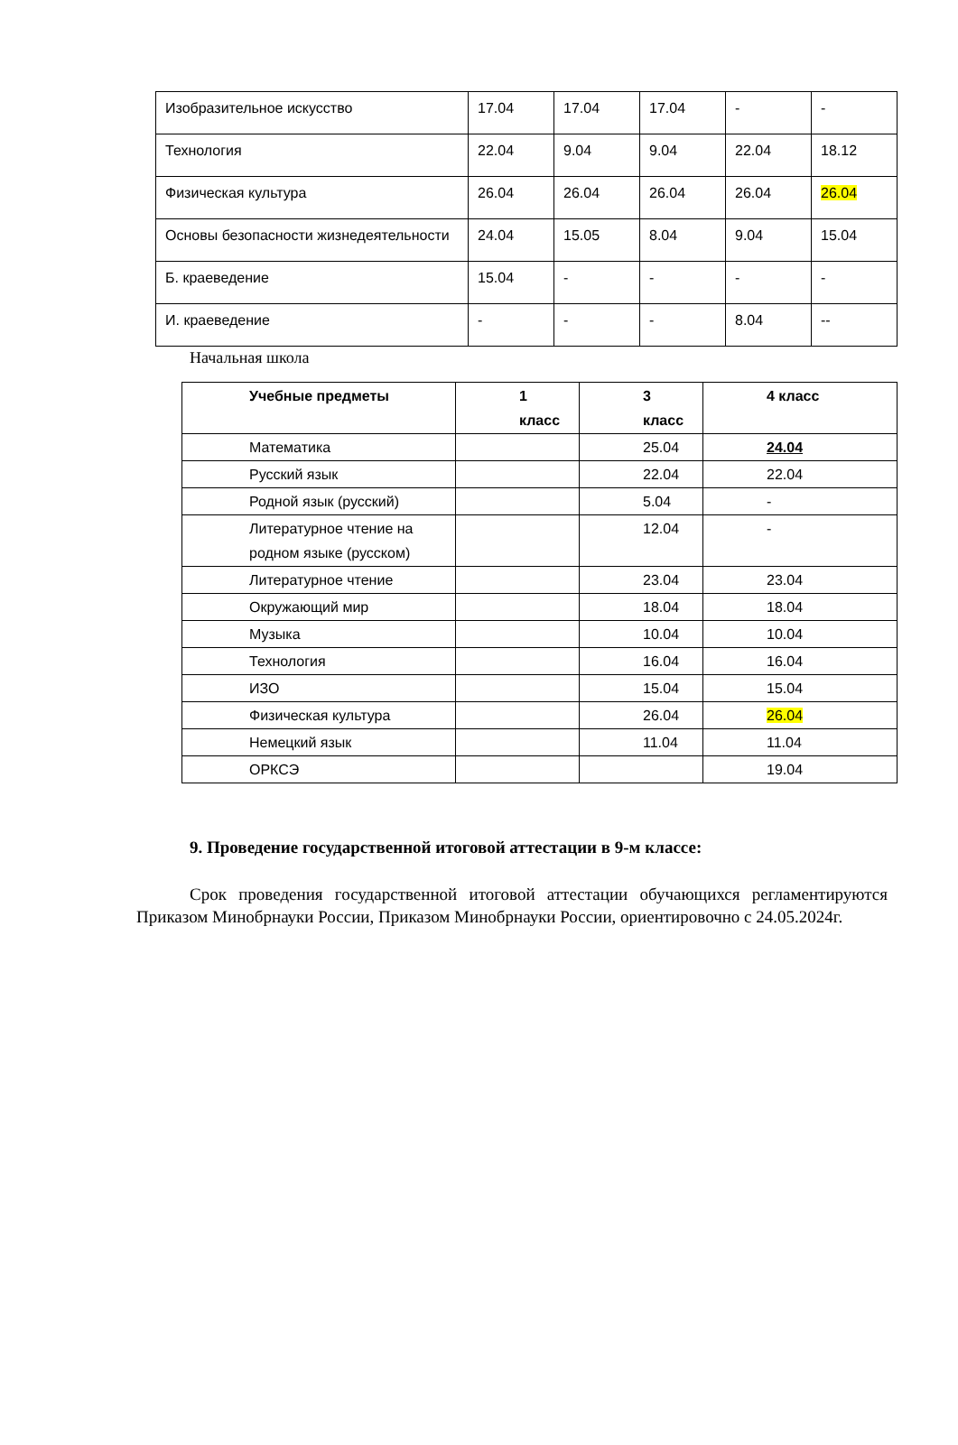| Изобразительное искусство | 17.04 | 17.04 | 17.04 | - | - |
| Технология | 22.04 | 9.04 | 9.04 | 22.04 | 18.12 |
| Физическая культура | 26.04 | 26.04 | 26.04 | 26.04 | 26.04 |
| Основы безопасности жизнедеятельности | 24.04 | 15.05 | 8.04 | 9.04 | 15.04 |
| Б. краеведение | 15.04 | - | - | - | - |
| И. краеведение | - | - | - | 8.04 | -- |
Начальная школа
| Учебные предметы | 1 класс | 3 класс | 4 класс |
| --- | --- | --- | --- |
| Математика | | 25.04 | 24.04 |
| Русский язык | | 22.04 | 22.04 |
| Родной язык (русский) | | 5.04 | - |
| Литературное чтение на родном языке (русском) | | 12.04 | - |
| Литературное чтение | | 23.04 | 23.04 |
| Окружающий мир | | 18.04 | 18.04 |
| Музыка | | 10.04 | 10.04 |
| Технология | | 16.04 | 16.04 |
| ИЗО | | 15.04 | 15.04 |
| Физическая культура | | 26.04 | 26.04 |
| Немецкий язык | | 11.04 | 11.04 |
| ОРКСЭ | | | 19.04 |
9. Проведение государственной итоговой аттестации в 9-м классе:
Срок проведения государственной итоговой аттестации обучающихся регламентируются Приказом Минобрнауки России, Приказом Минобрнауки России, ориентировочно с 24.05.2024г.